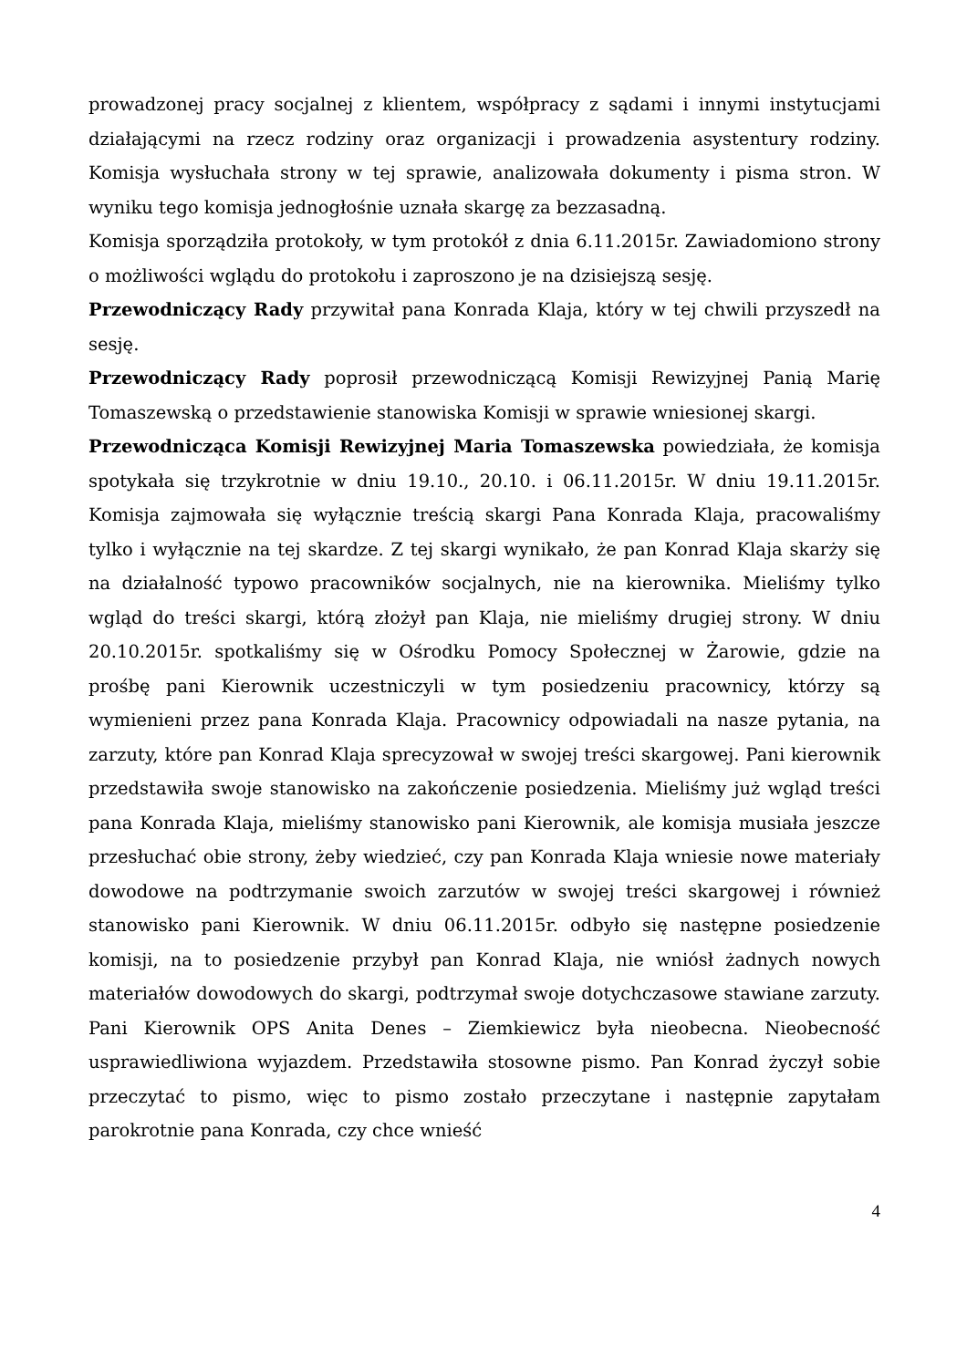prowadzonej pracy socjalnej z klientem, współpracy z sądami i innymi instytucjami działającymi na rzecz rodziny oraz organizacji i prowadzenia asystentury rodziny. Komisja wysłuchała strony w tej sprawie, analizowała dokumenty i pisma stron. W wyniku tego komisja jednogłośnie uznała skargę za bezzasadną.
Komisja sporządziła protokoły, w tym protokół z dnia 6.11.2015r. Zawiadomiono strony o możliwości wglądu do protokołu i zaproszono je na dzisiejszą sesję.
Przewodniczący Rady przywitał pana Konrada Klaja, który w tej chwili przyszedł na sesję.
Przewodniczący Rady poprosił przewodniczącą Komisji Rewizyjnej Panią Marię Tomaszewską o przedstawienie stanowiska Komisji w sprawie wniesionej skargi.
Przewodnicząca Komisji Rewizyjnej Maria Tomaszewska powiedziała, że komisja spotykała się trzykrotnie w dniu 19.10., 20.10. i 06.11.2015r. W dniu 19.11.2015r. Komisja zajmowała się wyłącznie treścią skargi Pana Konrada Klaja, pracowaliśmy tylko i wyłącznie na tej skardze. Z tej skargi wynikało, że pan Konrad Klaja skarży się na działalność typowo pracowników socjalnych, nie na kierownika. Mieliśmy tylko wgląd do treści skargi, którą złożył pan Klaja, nie mieliśmy drugiej strony. W dniu 20.10.2015r. spotkaliśmy się w Ośrodku Pomocy Społecznej w Żarowie, gdzie na prośbę pani Kierownik uczestniczyli w tym posiedzeniu pracownicy, którzy są wymienieni przez pana Konrada Klaja. Pracownicy odpowiadali na nasze pytania, na zarzuty, które pan Konrad Klaja sprecyzował w swojej treści skargowej. Pani kierownik przedstawiła swoje stanowisko na zakończenie posiedzenia. Mieliśmy już wgląd treści pana Konrada Klaja, mieliśmy stanowisko pani Kierownik, ale komisja musiała jeszcze przesłuchać obie strony, żeby wiedzieć, czy pan Konrada Klaja wniesie nowe materiały dowodowe na podtrzymanie swoich zarzutów w swojej treści skargowej i również stanowisko pani Kierownik. W dniu 06.11.2015r. odbyło się następne posiedzenie komisji, na to posiedzenie przybył pan Konrad Klaja, nie wniósł żadnych nowych materiałów dowodowych do skargi, podtrzymał swoje dotychczasowe stawiane zarzuty. Pani Kierownik OPS Anita Denes – Ziemkiewicz była nieobecna. Nieobecność usprawiedliwiona wyjazdem. Przedstawiła stosowne pismo. Pan Konrad życzył sobie przeczytać to pismo, więc to pismo zostało przeczytane i następnie zapytałam parokrotnie pana Konrada, czy chce wnieść
4